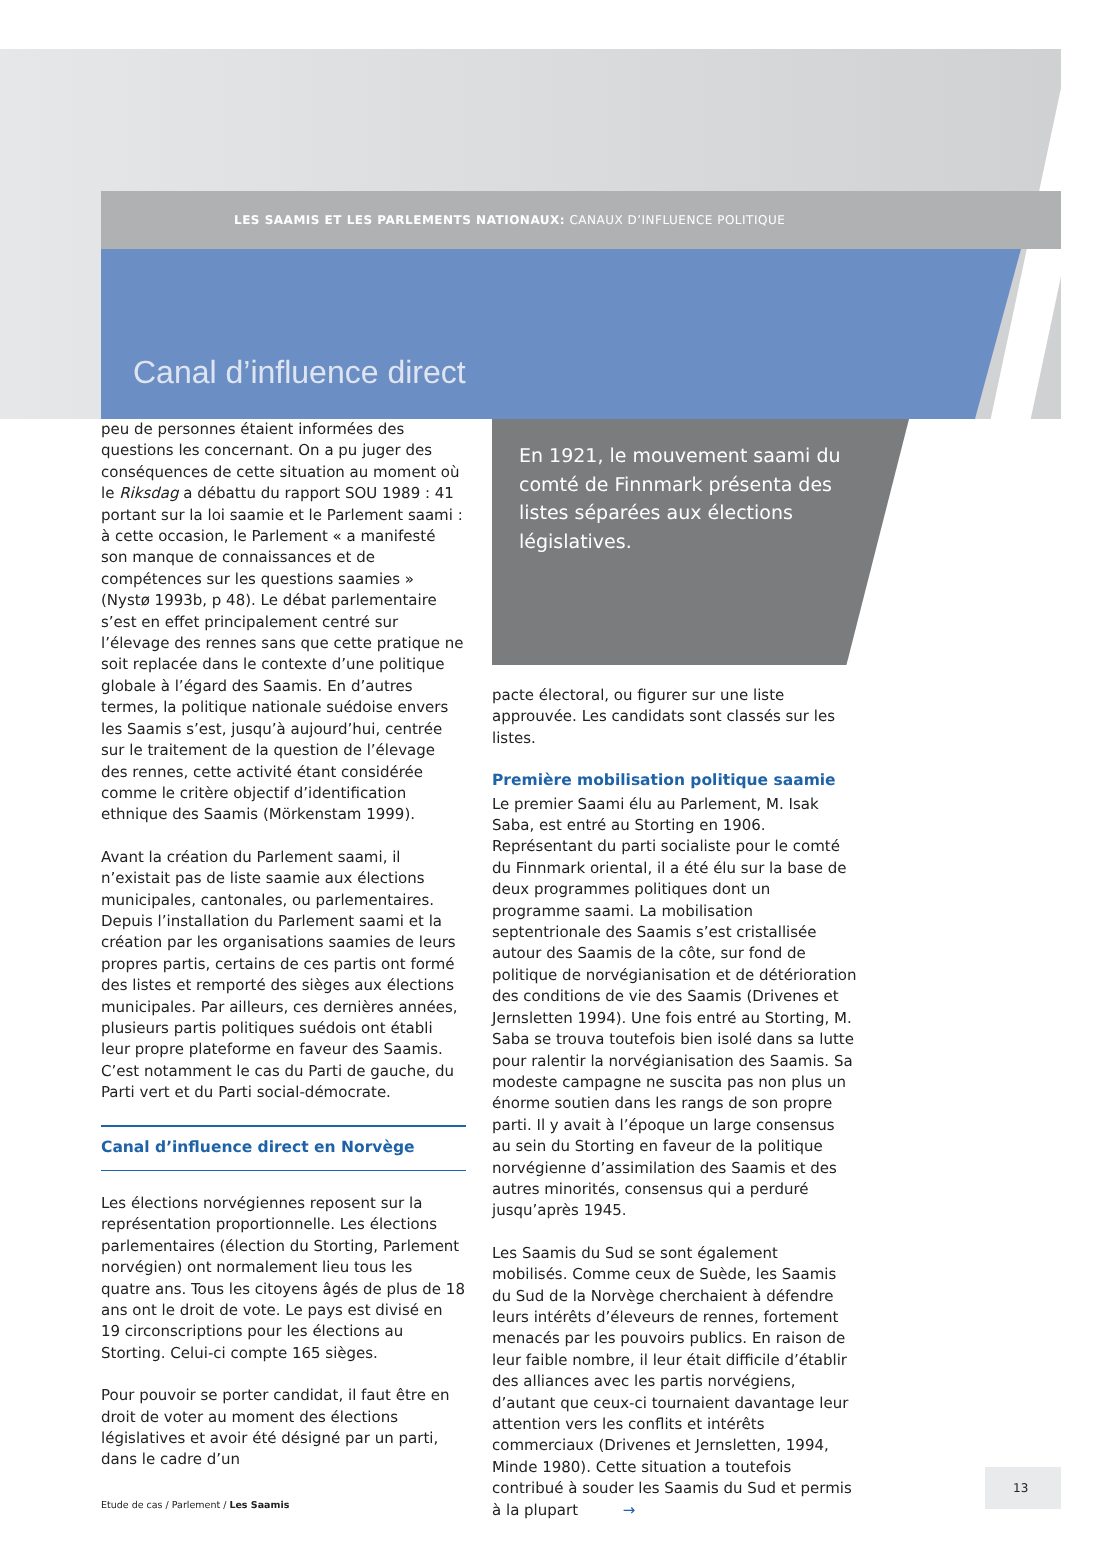LES SAAMIS ET LES PARLEMENTS NATIONAUX: CANAUX D’INFLUENCE POLITIQUE
Canal d’influence direct
peu de personnes étaient informées des questions les concernant. On a pu juger des conséquences de cette situation au moment où le Riksdag a débattu du rapport SOU 1989 : 41 portant sur la loi saamie et le Parlement saami : à cette occasion, le Parlement « a manifesté son manque de connaissances et de compétences sur les questions saamies » (Nystø 1993b, p 48). Le débat parlementaire s’est en effet principalement centré sur l’élevage des rennes sans que cette pratique ne soit replacée dans le contexte d’une politique globale à l’égard des Saamis. En d’autres termes, la politique nationale suédoise envers les Saamis s’est, jusqu’à aujourd’hui, centrée sur le traitement de la question de l’élevage des rennes, cette activité étant considérée comme le critère objectif d’identification ethnique des Saamis (Mörkenstam 1999).
Avant la création du Parlement saami, il n’existait pas de liste saamie aux élections municipales, cantonales, ou parlementaires. Depuis l’installation du Parlement saami et la création par les organisations saamies de leurs propres partis, certains de ces partis ont formé des listes et remporté des sièges aux élections municipales. Par ailleurs, ces dernières années, plusieurs partis politiques suédois ont établi leur propre plateforme en faveur des Saamis. C’est notamment le cas du Parti de gauche, du Parti vert et du Parti social-démocrate.
Canal d’influence direct en Norvège
Les élections norvégiennes reposent sur la représentation proportionnelle. Les élections parlementaires (élection du Storting, Parlement norvégien) ont normalement lieu tous les quatre ans. Tous les citoyens âgés de plus de 18 ans ont le droit de vote. Le pays est divisé en 19 circonscriptions pour les élections au Storting. Celui-ci compte 165 sièges.
Pour pouvoir se porter candidat, il faut être en droit de voter au moment des élections législatives et avoir été désigné par un parti, dans le cadre d’un
En 1921, le mouvement saami du comté de Finnmark présenta des listes séparées aux élections législatives.
pacte électoral, ou figurer sur une liste approuvée. Les candidats sont classés sur les listes.
Première mobilisation politique saamie
Le premier Saami élu au Parlement, M. Isak Saba, est entré au Storting en 1906. Représentant du parti socialiste pour le comté du Finnmark oriental, il a été élu sur la base de deux programmes politiques dont un programme saami. La mobilisation septentrionale des Saamis s’est cristallisée autour des Saamis de la côte, sur fond de politique de norvégianisation et de détérioration des conditions de vie des Saamis (Drivenes et Jernsletten 1994). Une fois entré au Storting, M. Saba se trouva toutefois bien isolé dans sa lutte pour ralentir la norvégianisation des Saamis. Sa modeste campagne ne suscita pas non plus un énorme soutien dans les rangs de son propre parti. Il y avait à l’époque un large consensus au sein du Storting en faveur de la politique norvégienne d’assimilation des Saamis et des autres minorités, consensus qui a perduré jusqu’après 1945.
Les Saamis du Sud se sont également mobilisés. Comme ceux de Suède, les Saamis du Sud de la Norvège cherchaient à défendre leurs intérêts d’éleveurs de rennes, fortement menacés par les pouvoirs publics. En raison de leur faible nombre, il leur était difficile d’établir des alliances avec les partis norvégiens, d’autant que ceux-ci tournaient davantage leur attention vers les conflits et intérêts commerciaux (Drivenes et Jernsletten, 1994, Minde 1980). Cette situation a toutefois contribué à souder les Saamis du Sud et permis à la plupart →
Etude de cas / Parlement / Les Saamis
13